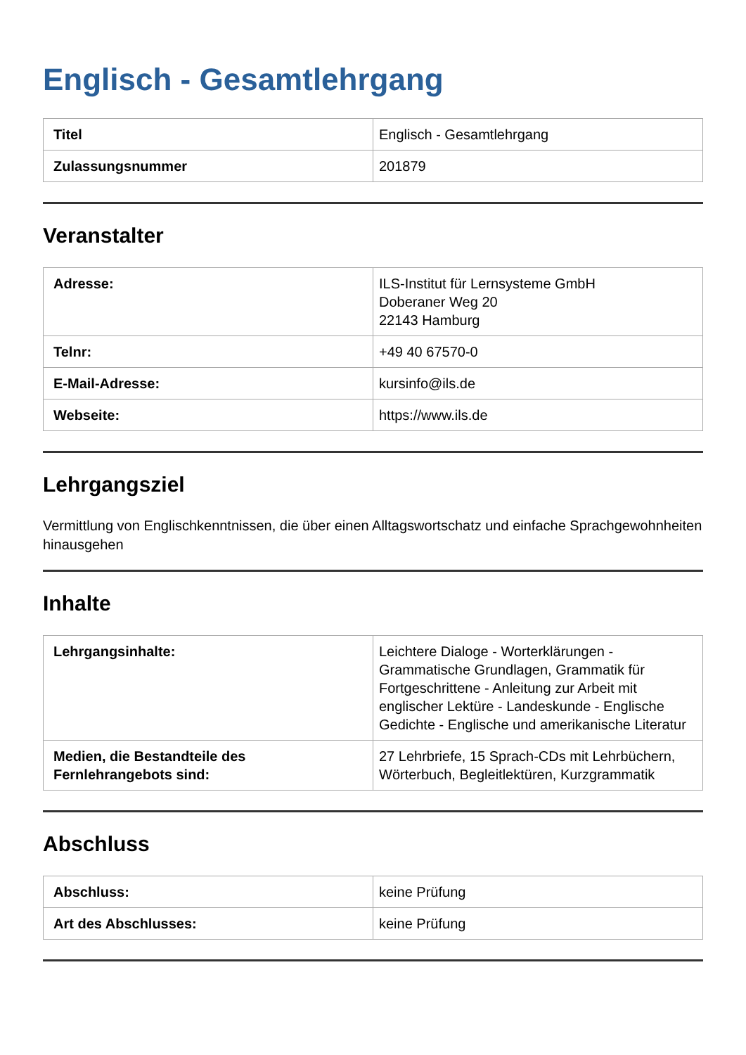Englisch - Gesamtlehrgang
| Titel | Englisch - Gesamtlehrgang |
| Zulassungsnummer | 201879 |
Veranstalter
| Adresse: | ILS-Institut für Lernsysteme GmbH Doberaner Weg 20 22143 Hamburg |
| Telnr: | +49 40 67570-0 |
| E-Mail-Adresse: | kursinfo@ils.de |
| Webseite: | https://www.ils.de |
Lehrgangsziel
Vermittlung von Englischkenntnissen, die über einen Alltagswortschatz und einfache Sprachgewohnheiten hinausgehen
Inhalte
| Lehrgangsinhalte: | Leichtere Dialoge - Worterklärungen - Grammatische Grundlagen, Grammatik für Fortgeschrittene - Anleitung zur Arbeit mit englischer Lektüre - Landeskunde - Englische Gedichte - Englische und amerikanische Literatur |
| Medien, die Bestandteile des Fernlehrangebots sind: | 27 Lehrbriefe, 15 Sprach-CDs mit Lehrbüchern, Wörterbuch, Begleitlektüren, Kurzgrammatik |
Abschluss
| Abschluss: | keine Prüfung |
| Art des Abschlusses: | keine Prüfung |